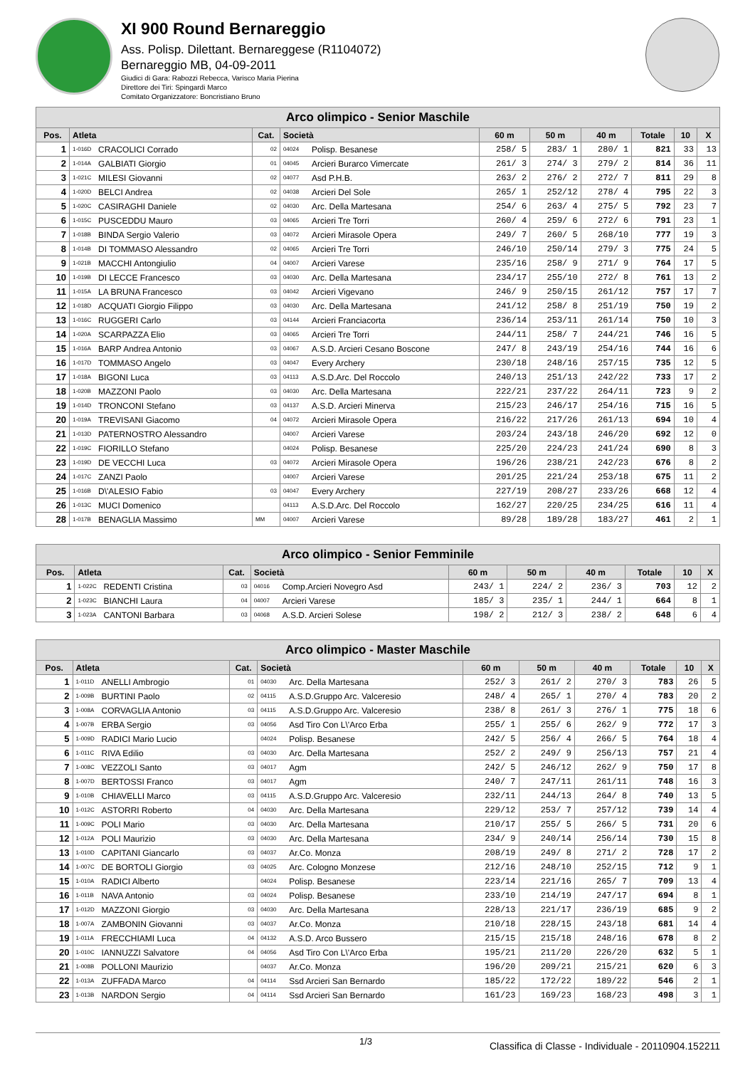XI 900 Round Bernareggio
Ass. Polisp. Dilettant. Bernareggese (R1104072)
Bernareggio MB, 04-09-2011
Giudici di Gara: Rabozzi Rebecca, Varisco Maria Pierina
Direttore dei Tiri: Spingardi Marco
Comitato Organizzatore: Boncristiano Bruno
| Arco olimpico - Senior Maschile | | | | | | | | | | | |
| --- | --- | --- | --- | --- | --- | --- | --- | --- | --- | --- | --- |
| Pos. | Atleta | | Cat. | Società | | 60 m | 50 m | 40 m | Totale | 10 | X |
| 1 | 1-016D | CRACOLICI Corrado | 02 | 04024 | Polisp. Besanese | 258/ 5 | 283/ 1 | 280/ 1 | 821 | 33 | 13 |
| 2 | 1-014A | GALBIATI Giorgio | 01 | 04045 | Arcieri Burarco Vimercate | 261/ 3 | 274/ 3 | 279/ 2 | 814 | 36 | 11 |
| 3 | 1-021C | MILESI Giovanni | 02 | 04077 | Asd P.H.B. | 263/ 2 | 276/ 2 | 272/ 7 | 811 | 29 | 8 |
| 4 | 1-020D | BELCI Andrea | 02 | 04038 | Arcieri Del Sole | 265/ 1 | 252/12 | 278/ 4 | 795 | 22 | 3 |
| 5 | 1-020C | CASIRAGHI Daniele | 02 | 04030 | Arc. Della Martesana | 254/ 6 | 263/ 4 | 275/ 5 | 792 | 23 | 7 |
| 6 | 1-015C | PUSCEDDU Mauro | 03 | 04065 | Arcieri Tre Torri | 260/ 4 | 259/ 6 | 272/ 6 | 791 | 23 | 1 |
| 7 | 1-018B | BINDA Sergio Valerio | 03 | 04072 | Arcieri Mirasole Opera | 249/ 7 | 260/ 5 | 268/10 | 777 | 19 | 3 |
| 8 | 1-014B | DI TOMMASO Alessandro | 02 | 04065 | Arcieri Tre Torri | 246/10 | 250/14 | 279/ 3 | 775 | 24 | 5 |
| 9 | 1-021B | MACCHI Antongiulio | 04 | 04007 | Arcieri Varese | 235/16 | 258/ 9 | 271/ 9 | 764 | 17 | 5 |
| 10 | 1-019B | DI LECCE Francesco | 03 | 04030 | Arc. Della Martesana | 234/17 | 255/10 | 272/ 8 | 761 | 13 | 2 |
| 11 | 1-015A | LA BRUNA Francesco | 03 | 04042 | Arcieri Vigevano | 246/ 9 | 250/15 | 261/12 | 757 | 17 | 7 |
| 12 | 1-018D | ACQUATI Giorgio Filippo | 03 | 04030 | Arc. Della Martesana | 241/12 | 258/ 8 | 251/19 | 750 | 19 | 2 |
| 13 | 1-016C | RUGGERI Carlo | 03 | 04144 | Arcieri Franciacorta | 236/14 | 253/11 | 261/14 | 750 | 10 | 3 |
| 14 | 1-020A | SCARPAZZA Elio | 03 | 04065 | Arcieri Tre Torri | 244/11 | 258/ 7 | 244/21 | 746 | 16 | 5 |
| 15 | 1-016A | BARP Andrea Antonio | 03 | 04067 | A.S.D. Arcieri Cesano Boscone | 247/ 8 | 243/19 | 254/16 | 744 | 16 | 6 |
| 16 | 1-017D | TOMMASO Angelo | 03 | 04047 | Every Archery | 230/18 | 248/16 | 257/15 | 735 | 12 | 5 |
| 17 | 1-018A | BIGONI Luca | 03 | 04113 | A.S.D.Arc. Del Roccolo | 240/13 | 251/13 | 242/22 | 733 | 17 | 2 |
| 18 | 1-020B | MAZZONI Paolo | 03 | 04030 | Arc. Della Martesana | 222/21 | 237/22 | 264/11 | 723 | 9 | 2 |
| 19 | 1-014D | TRONCONI Stefano | 03 | 04137 | A.S.D. Arcieri Minerva | 215/23 | 246/17 | 254/16 | 715 | 16 | 5 |
| 20 | 1-019A | TREVISANI Giacomo | 04 | 04072 | Arcieri Mirasole Opera | 216/22 | 217/26 | 261/13 | 694 | 10 | 4 |
| 21 | 1-013D | PATERNOSTRO Alessandro | | 04007 | Arcieri Varese | 203/24 | 243/18 | 246/20 | 692 | 12 | 0 |
| 22 | 1-019C | FIORILLO Stefano | | 04024 | Polisp. Besanese | 225/20 | 224/23 | 241/24 | 690 | 8 | 3 |
| 23 | 1-019D | DE VECCHI Luca | 03 | 04072 | Arcieri Mirasole Opera | 196/26 | 238/21 | 242/23 | 676 | 8 | 2 |
| 24 | 1-017C | ZANZI Paolo | | 04007 | Arcieri Varese | 201/25 | 221/24 | 253/18 | 675 | 11 | 2 |
| 25 | 1-016B | D\'ALESIO Fabio | 03 | 04047 | Every Archery | 227/19 | 208/27 | 233/26 | 668 | 12 | 4 |
| 26 | 1-013C | MUCI Domenico | | 04113 | A.S.D.Arc. Del Roccolo | 162/27 | 220/25 | 234/25 | 616 | 11 | 4 |
| 28 | 1-017B | BENAGLIA Massimo | MM | 04007 | Arcieri Varese | 89/28 | 189/28 | 183/27 | 461 | 2 | 1 |
| Arco olimpico - Senior Femminile | | | | | | | | | | | |
| --- | --- | --- | --- | --- | --- | --- | --- | --- | --- | --- | --- |
| Pos. | Atleta | | Cat. | Società | | 60 m | 50 m | 40 m | Totale | 10 | X |
| 1 | 1-022C | REDENTI Cristina | 03 | 04016 | Comp.Arcieri Novegro Asd | 243/ 1 | 224/ 2 | 236/ 3 | 703 | 12 | 2 |
| 2 | 1-023C | BIANCHI Laura | 04 | 04007 | Arcieri Varese | 185/ 3 | 235/ 1 | 244/ 1 | 664 | 8 | 1 |
| 3 | 1-023A | CANTONI Barbara | 03 | 04068 | A.S.D. Arcieri Solese | 198/ 2 | 212/ 3 | 238/ 2 | 648 | 6 | 4 |
| Arco olimpico - Master Maschile | | | | | | | | | | | |
| --- | --- | --- | --- | --- | --- | --- | --- | --- | --- | --- | --- |
| Pos. | Atleta | | Cat. | Società | | 60 m | 50 m | 40 m | Totale | 10 | X |
| 1 | 1-011D | ANELLI Ambrogio | 01 | 04030 | Arc. Della Martesana | 252/ 3 | 261/ 2 | 270/ 3 | 783 | 26 | 5 |
| 2 | 1-009B | BURTINI Paolo | 02 | 04115 | A.S.D.Gruppo Arc. Valceresio | 248/ 4 | 265/ 1 | 270/ 4 | 783 | 20 | 2 |
| 3 | 1-008A | CORVAGLIA Antonio | 03 | 04115 | A.S.D.Gruppo Arc. Valceresio | 238/ 8 | 261/ 3 | 276/ 1 | 775 | 18 | 6 |
| 4 | 1-007B | ERBA Sergio | 03 | 04056 | Asd Tiro Con L\'Arco Erba | 255/ 1 | 255/ 6 | 262/ 9 | 772 | 17 | 3 |
| 5 | 1-009D | RADICI Mario Lucio | | 04024 | Polisp. Besanese | 242/ 5 | 256/ 4 | 266/ 5 | 764 | 18 | 4 |
| 6 | 1-011C | RIVA Edilio | 03 | 04030 | Arc. Della Martesana | 252/ 2 | 249/ 9 | 256/13 | 757 | 21 | 4 |
| 7 | 1-008C | VEZZOLI Santo | 03 | 04017 | Agm | 242/ 5 | 246/12 | 262/ 9 | 750 | 17 | 8 |
| 8 | 1-007D | BERTOSSI Franco | 03 | 04017 | Agm | 240/ 7 | 247/11 | 261/11 | 748 | 16 | 3 |
| 9 | 1-010B | CHIAVELLI Marco | 03 | 04115 | A.S.D.Gruppo Arc. Valceresio | 232/11 | 244/13 | 264/ 8 | 740 | 13 | 5 |
| 10 | 1-012C | ASTORRI Roberto | 04 | 04030 | Arc. Della Martesana | 229/12 | 253/ 7 | 257/12 | 739 | 14 | 4 |
| 11 | 1-009C | POLI Mario | 03 | 04030 | Arc. Della Martesana | 210/17 | 255/ 5 | 266/ 5 | 731 | 20 | 6 |
| 12 | 1-012A | POLI Maurizio | 03 | 04030 | Arc. Della Martesana | 234/ 9 | 240/14 | 256/14 | 730 | 15 | 8 |
| 13 | 1-010D | CAPITANI Giancarlo | 03 | 04037 | Ar.Co. Monza | 208/19 | 249/ 8 | 271/ 2 | 728 | 17 | 2 |
| 14 | 1-007C | DE BORTOLI Giorgio | 03 | 04025 | Arc. Cologno Monzese | 212/16 | 248/10 | 252/15 | 712 | 9 | 1 |
| 15 | 1-010A | RADICI Alberto | | 04024 | Polisp. Besanese | 223/14 | 221/16 | 265/ 7 | 709 | 13 | 4 |
| 16 | 1-011B | NAVA Antonio | 03 | 04024 | Polisp. Besanese | 233/10 | 214/19 | 247/17 | 694 | 8 | 1 |
| 17 | 1-012D | MAZZONI Giorgio | 03 | 04030 | Arc. Della Martesana | 228/13 | 221/17 | 236/19 | 685 | 9 | 2 |
| 18 | 1-007A | ZAMBONIN Giovanni | 03 | 04037 | Ar.Co. Monza | 210/18 | 228/15 | 243/18 | 681 | 14 | 4 |
| 19 | 1-011A | FRECCHIAMI Luca | 04 | 04132 | A.S.D. Arco Bussero | 215/15 | 215/18 | 248/16 | 678 | 8 | 2 |
| 20 | 1-010C | IANNUZZI Salvatore | 04 | 04056 | Asd Tiro Con L\'Arco Erba | 195/21 | 211/20 | 226/20 | 632 | 5 | 1 |
| 21 | 1-008B | POLLONI Maurizio | | 04037 | Ar.Co. Monza | 196/20 | 209/21 | 215/21 | 620 | 6 | 3 |
| 22 | 1-013A | ZUFFADA Marco | 04 | 04114 | Ssd Arcieri San Bernardo | 185/22 | 172/22 | 189/22 | 546 | 2 | 1 |
| 23 | 1-013B | NARDON Sergio | 04 | 04114 | Ssd Arcieri San Bernardo | 161/23 | 169/23 | 168/23 | 498 | 3 | 1 |
1/3 Classifica di Classe - Individuale - 20110904.152211